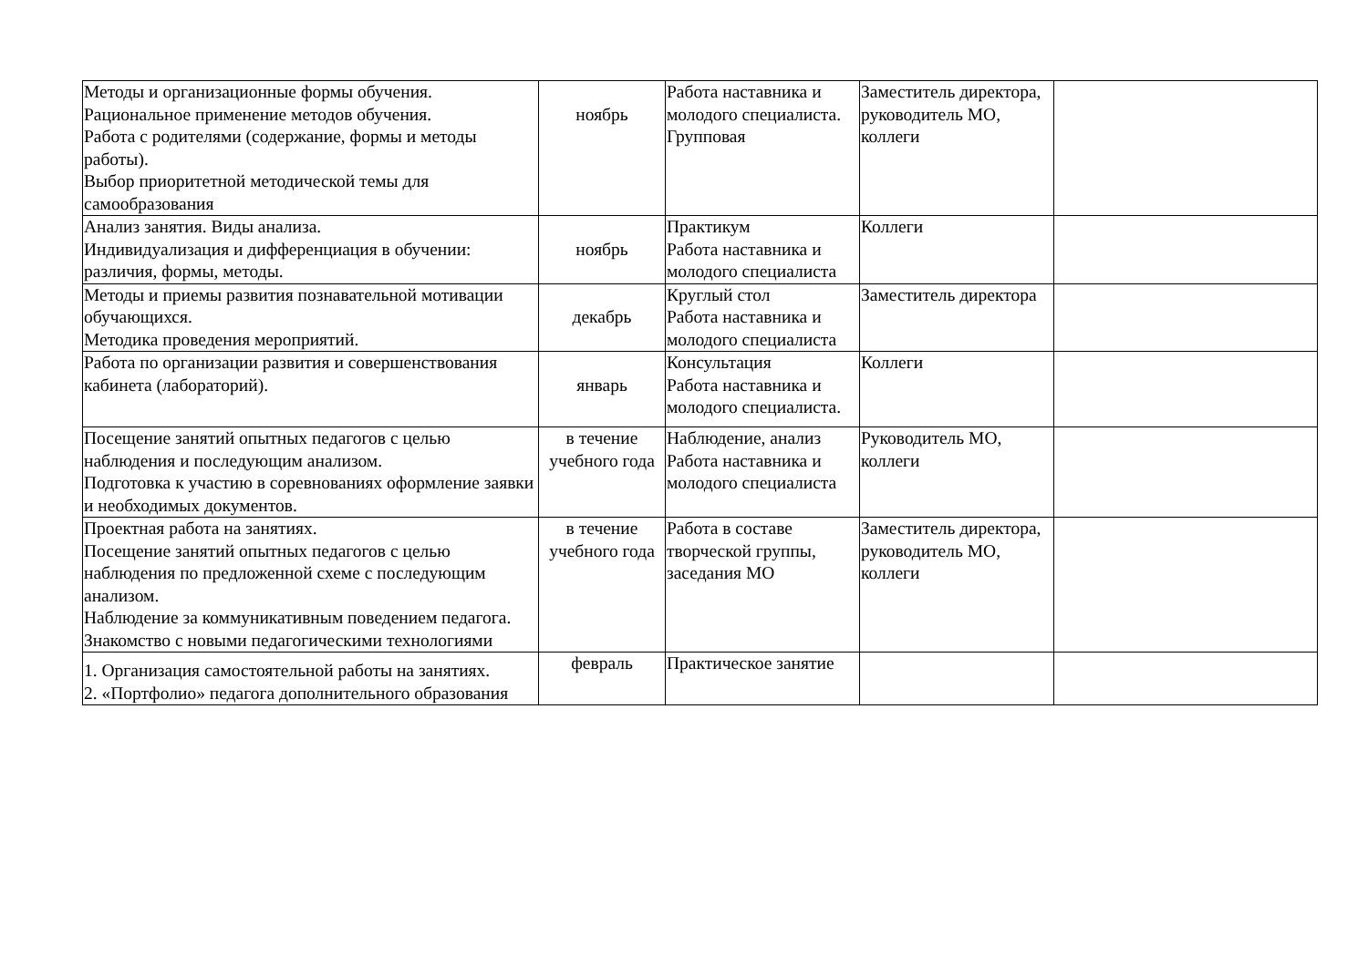| Методы и организационные формы обучения. Рациональное применение методов обучения. Работа с родителями (содержание, формы и методы работы). Выбор приоритетной методической темы для самообразования | ноябрь | Работа наставника и молодого специалиста. Групповая | Заместитель директора, руководитель МО, коллеги | |
| Анализ занятия. Виды анализа. Индивидуализация и дифференциация в обучении: различия, формы, методы. | ноябрь | Практикум Работа наставника и молодого специалиста | Коллеги | |
| Методы и приемы развития познавательной мотивации обучающихся. Методика проведения мероприятий. | декабрь | Круглый стол Работа наставника и молодого специалиста | Заместитель директора | |
| Работа по организации развития и совершенствования кабинета (лабораторий). | январь | Консультация Работа наставника и молодого специалиста. | Коллеги | |
| Посещение занятий опытных педагогов с целью наблюдения и последующим анализом. Подготовка к участию в соревнованиях оформление заявки и необходимых документов. | в течение учебного года | Наблюдение, анализ Работа наставника и молодого специалиста | Руководитель МО, коллеги | |
| Проектная работа на занятиях. Посещение занятий опытных педагогов с целью наблюдения по предложенной схеме с последующим анализом. Наблюдение за коммуникативным поведением педагога. Знакомство с новыми педагогическими технологиями | в течение учебного года | Работа в составе творческой группы, заседания МО | Заместитель директора, руководитель МО, коллеги | |
| 1. Организация самостоятельной работы на занятиях. 2. «Портфолио» педагога дополнительного образования | февраль | Практическое занятие | | |